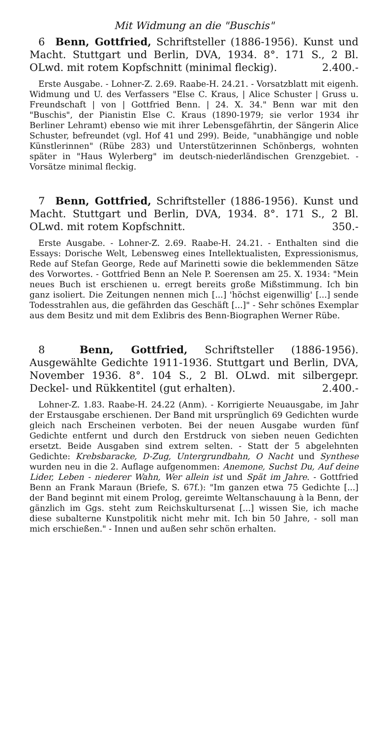Mit Widmung an die "Buschis"
6 Benn, Gottfried, Schriftsteller (1886-1956). Kunst und Macht. Stuttgart und Berlin, DVA, 1934. 8°. 171 S., 2 Bl. OLwd. mit rotem Kopfschnitt (minimal fleckig). 2.400.-
Erste Ausgabe. - Lohner-Z. 2.69. Raabe-H. 24.21. - Vorsatzblatt mit eigenh. Widmung und U. des Verfassers "Else C. Kraus, | Alice Schuster | Gruss u. Freundschaft | von | Gottfried Benn. | 24. X. 34." Benn war mit den "Buschis", der Pianistin Else C. Kraus (1890-1979; sie verlor 1934 ihr Berliner Lehramt) ebenso wie mit ihrer Lebensgefährtin, der Sängerin Alice Schuster, befreundet (vgl. Hof 41 und 299). Beide, "unabhängige und noble Künstlerinnen" (Rübe 283) und Unterstützerinnen Schönbergs, wohnten später in "Haus Wylerberg" im deutsch-niederländischen Grenzgebiet. - Vorsätze minimal fleckig.
7 Benn, Gottfried, Schriftsteller (1886-1956). Kunst und Macht. Stuttgart und Berlin, DVA, 1934. 8°. 171 S., 2 Bl. OLwd. mit rotem Kopfschnitt. 350.-
Erste Ausgabe. - Lohner-Z. 2.69. Raabe-H. 24.21. - Enthalten sind die Essays: Dorische Welt, Lebensweg eines Intellektualisten, Expressionismus, Rede auf Stefan George, Rede auf Marinetti sowie die beklemmenden Sätze des Vorwortes. - Gottfried Benn an Nele P. Soerensen am 25. X. 1934: "Mein neues Buch ist erschienen u. erregt bereits große Mißstimmung. Ich bin ganz isoliert. Die Zeitungen nennen mich [...] 'höchst eigenwillig' [...] sende Todesstrahlen aus, die gefährden das Geschäft [...]" - Sehr schönes Exemplar aus dem Besitz und mit dem Exlibris des Benn-Biographen Werner Rübe.
8 Benn, Gottfried, Schriftsteller (1886-1956). Ausgewählte Gedichte 1911-1936. Stuttgart und Berlin, DVA, November 1936. 8°. 104 S., 2 Bl. OLwd. mit silbergepr. Deckel- und Rükkentitel (gut erhalten). 2.400.-
Lohner-Z. 1.83. Raabe-H. 24.22 (Anm). - Korrigierte Neuausgabe, im Jahr der Erstausgabe erschienen. Der Band mit ursprünglich 69 Gedichten wurde gleich nach Erscheinen verboten. Bei der neuen Ausgabe wurden fünf Gedichte entfernt und durch den Erstdruck von sieben neuen Gedichten ersetzt. Beide Ausgaben sind extrem selten. - Statt der 5 abgelehnten Gedichte: Krebsbaracke, D-Zug, Untergrundbahn, O Nacht und Synthese wurden neu in die 2. Auflage aufgenommen: Anemone, Suchst Du, Auf deine Lider, Leben - niederer Wahn, Wer allein ist und Spät im Jahre. - Gottfried Benn an Frank Maraun (Briefe, S. 67f.): "Im ganzen etwa 75 Gedichte [...] der Band beginnt mit einem Prolog, gereimte Weltanschauung à la Benn, der gänzlich im Ggs. steht zum Reichskultursenat [...] wissen Sie, ich mache diese subalterne Kunstpolitik nicht mehr mit. Ich bin 50 Jahre, - soll man mich erschießen." - Innen und außen sehr schön erhalten.